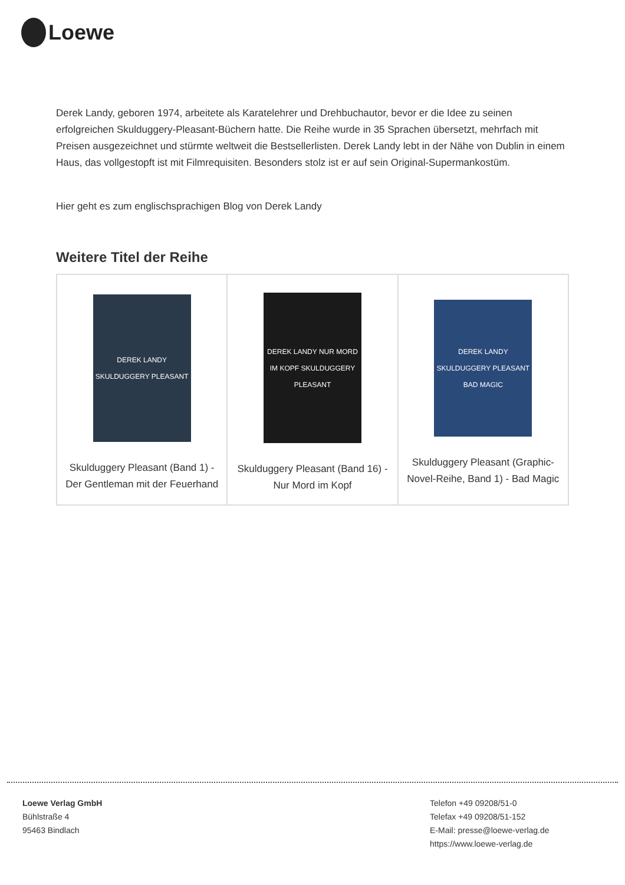Loewe
Derek Landy, geboren 1974, arbeitete als Karatelehrer und Drehbuchautor, bevor er die Idee zu seinen erfolgreichen Skulduggery-Pleasant-Büchern hatte. Die Reihe wurde in 35 Sprachen übersetzt, mehrfach mit Preisen ausgezeichnet und stürmte weltweit die Bestsellerlisten. Derek Landy lebt in der Nähe von Dublin in einem Haus, das vollgestopft ist mit Filmrequisiten. Besonders stolz ist er auf sein Original-Supermankostüm.
Hier geht es zum englischsprachigen Blog von Derek Landy
Weitere Titel der Reihe
| DEREK LANDY SKULDUGGERY PLEASANT Skulduggery Pleasant (Band 1) - Der Gentleman mit der Feuerhand | DEREK LANDY NUR MORD IM KOPF SKULDUGGERY PLEASANT Skulduggery Pleasant (Band 16) - Nur Mord im Kopf | DEREK LANDY SKULDUGGERY PLEASANT BAD MAGIC Skulduggery Pleasant (Graphic-Novel-Reihe, Band 1) - Bad Magic |
Loewe Verlag GmbH
Bühlstraße 4
95463 Bindlach
Telefon +49 09208/51-0
Telefax +49 09208/51-152
E-Mail: presse@loewe-verlag.de
https://www.loewe-verlag.de